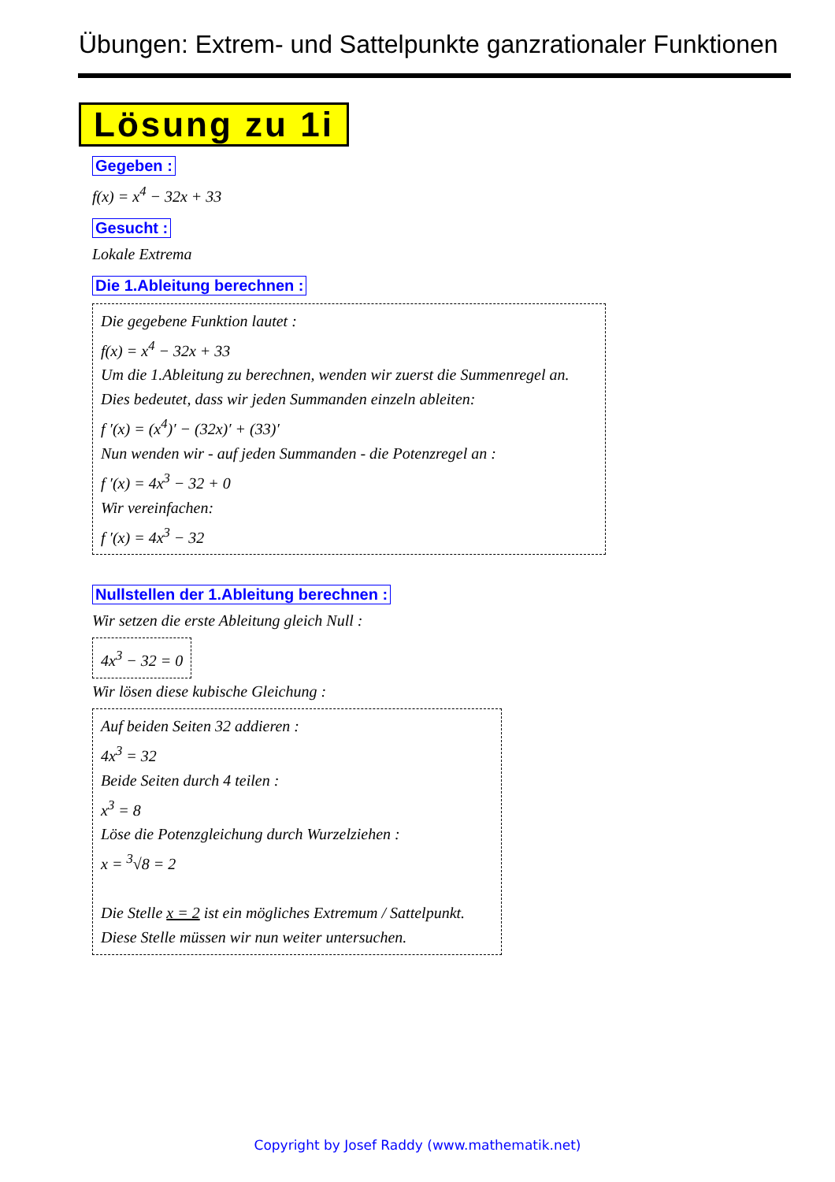Übungen: Extrem- und Sattelpunkte ganzrationaler Funktionen
Lösung zu 1i
Gegeben :
f(x) = x<sup>4</sup> − 32x + 33
Gesucht :
Lokale Extrema
Die 1.Ableitung berechnen :
Die gegebene Funktion lautet :
f(x) = x<sup>4</sup> − 32x + 33
Um die 1.Ableitung zu berechnen, wenden wir zuerst die Summenregel an.
Dies bedeutet, dass wir jeden Summanden einzeln ableiten:
f ′(x) = (x<sup>4</sup>)′ − (32x)′ + (33)′
Nun wenden wir - auf jeden Summanden - die Potenzregel an :
f ′(x) = 4x<sup>3</sup> − 32 + 0
Wir vereinfachen:
f ′(x) = 4x<sup>3</sup> − 32
Nullstellen der 1.Ableitung berechnen :
Wir setzen die erste Ableitung gleich Null :
4x<sup>3</sup> − 32 = 0
Wir lösen diese kubische Gleichung :
Auf beiden Seiten 32 addieren :
4x<sup>3</sup> = 32
Beide Seiten durch 4 teilen :
x<sup>3</sup> = 8
Löse die Potenzgleichung durch Wurzelziehen :
x = <sup>3</sup>√8 = 2
Die Stelle x = 2 ist ein mögliches Extremum / Sattelpunkt.
Diese Stelle müssen wir nun weiter untersuchen.
Copyright by Josef Raddy (www.mathematik.net)